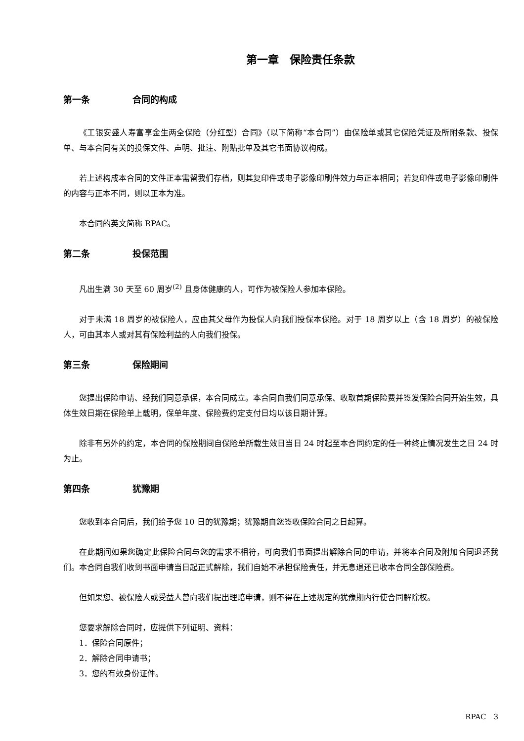第一章　保险责任条款
第一条 合同的构成
《工银安盛人寿富享金生两全保险（分红型）合同》（以下简称“本合同”）由保险单或其它保险凭证及所附条款、投保单、与本合同有关的投保文件、声明、批注、附贴批单及其它书面协议构成。
若上述构成本合同的文件正本需留我们存档，则其复印件或电子影像印刷件效力与正本相同；若复印件或电子影像印刷件的内容与正本不同，则以正本为准。
本合同的英文简称 RPAC。
第二条 投保范围
凡出生满 30 天至 60 周岁<sup>(2)</sup> 且身体健康的人，可作为被保险人参加本保险。
对于未满 18 周岁的被保险人，应由其父母作为投保人向我们投保本保险。对于 18 周岁以上（含 18 周岁）的被保险人，可由其本人或对其有保险利益的人向我们投保。
第三条 保险期间
您提出保险申请、经我们同意承保，本合同成立。本合同自我们同意承保、收取首期保险费并签发保险合同开始生效，具体生效日期在保险单上载明，保单年度、保险费约定支付日均以该日期计算。
除非有另外的约定，本合同的保险期间自保险单所载生效日当日 24 时起至本合同约定的任一种终止情况发生之日 24 时为止。
第四条 犹豫期
您收到本合同后，我们给予您 10 日的犹豫期；犹豫期自您签收保险合同之日起算。
在此期间如果您确定此保险合同与您的需求不相符，可向我们书面提出解除合同的申请，并将本合同及附加合同退还我们。本合同自我们收到书面申请当日起正式解除，我们自始不承担保险责任，并无息退还已收本合同全部保险费。
但如果您、被保险人或受益人曾向我们提出理赔申请，则不得在上述规定的犹豫期内行使合同解除权。
您要求解除合同时，应提供下列证明、资料：
1．保险合同原件；
2．解除合同申请书；
3．您的有效身份证件。
RPAC　3